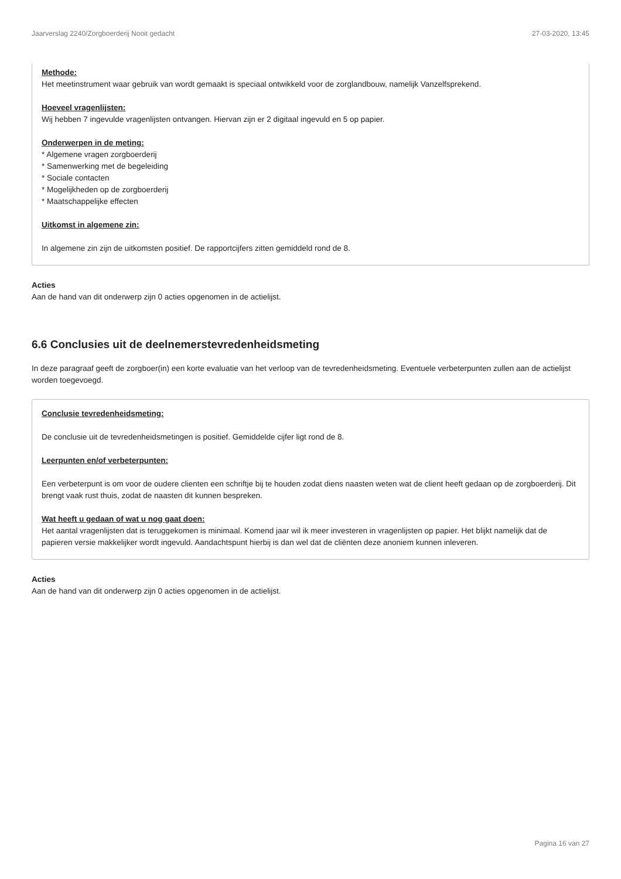Jaarverslag 2240/Zorgboerderij Nooit gedacht 27-03-2020, 13:45
Methode:
Het meetinstrument waar gebruik van wordt gemaakt is speciaal ontwikkeld voor de zorglandbouw, namelijk Vanzelfsprekend.
Hoeveel vragenlijsten:
Wij hebben 7 ingevulde vragenlijsten ontvangen. Hiervan zijn er 2 digitaal ingevuld en 5 op papier.
Onderwerpen in de meting:
* Algemene vragen zorgboerderij
* Samenwerking met de begeleiding
* Sociale contacten
* Mogelijkheden op de zorgboerderij
* Maatschappelijke effecten
Uitkomst in algemene zin:
In algemene zin zijn de uitkomsten positief. De rapportcijfers zitten gemiddeld rond de 8.
Acties
Aan de hand van dit onderwerp zijn 0 acties opgenomen in de actielijst.
6.6 Conclusies uit de deelnemerstevredenheidsmeting
In deze paragraaf geeft de zorgboer(in) een korte evaluatie van het verloop van de tevredenheidsmeting. Eventuele verbeterpunten zullen aan de actielijst worden toegevoegd.
Conclusie tevredenheidsmeting:
De conclusie uit de tevredenheidsmetingen is positief. Gemiddelde cijfer ligt rond de 8.
Leerpunten en/of verbeterpunten:
Een verbeterpunt is om voor de oudere clienten een schriftje bij te houden zodat diens naasten weten wat de client heeft gedaan op de zorgboerderij. Dit brengt vaak rust thuis, zodat de naasten dit kunnen bespreken.
Wat heeft u gedaan of wat u nog gaat doen:
Het aantal vragenlijsten dat is teruggekomen is minimaal. Komend jaar wil ik meer investeren in vragenlijsten op papier. Het blijkt namelijk dat de papieren versie makkelijker wordt ingevuld. Aandachtspunt hierbij is dan wel dat de cliënten deze anoniem kunnen inleveren.
Acties
Aan de hand van dit onderwerp zijn 0 acties opgenomen in de actielijst.
Pagina 16 van 27